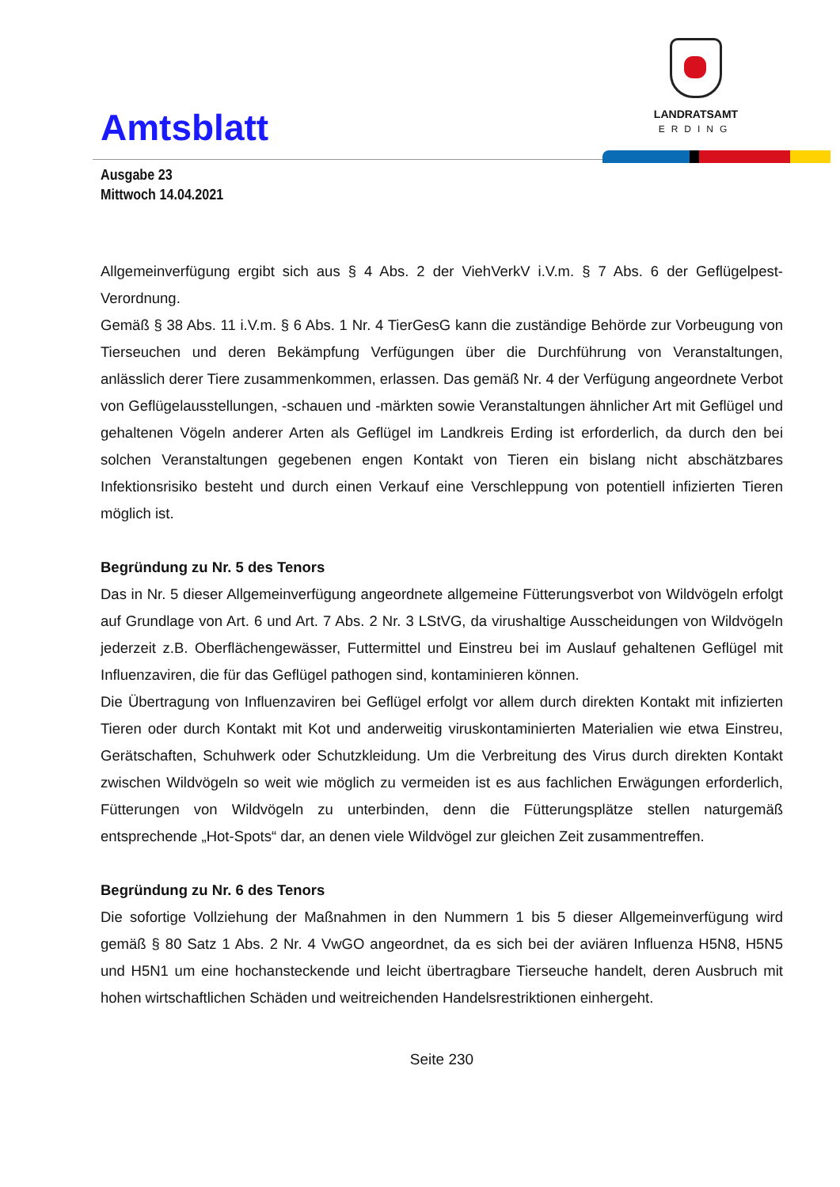Amtsblatt
LANDRATSAMT
ERDING
Ausgabe 23
Mittwoch 14.04.2021
Allgemeinverfügung ergibt sich aus § 4 Abs. 2 der ViehVerkV i.V.m. § 7 Abs. 6 der Geflügelpest-Verordnung.
Gemäß § 38 Abs. 11 i.V.m. § 6 Abs. 1 Nr. 4 TierGesG kann die zuständige Behörde zur Vorbeugung von Tierseuchen und deren Bekämpfung Verfügungen über die Durchführung von Veranstaltungen, anlässlich derer Tiere zusammenkommen, erlassen. Das gemäß Nr. 4 der Verfügung angeordnete Verbot von Geflügelausstellungen, -schauen und -märkten sowie Veranstaltungen ähnlicher Art mit Geflügel und gehaltenen Vögeln anderer Arten als Geflügel im Landkreis Erding ist erforderlich, da durch den bei solchen Veranstaltungen gegebenen engen Kontakt von Tieren ein bislang nicht abschätzbares Infektionsrisiko besteht und durch einen Verkauf eine Verschleppung von potentiell infizierten Tieren möglich ist.
Begründung zu Nr. 5 des Tenors
Das in Nr. 5 dieser Allgemeinverfügung angeordnete allgemeine Fütterungsverbot von Wildvögeln erfolgt auf Grundlage von Art. 6 und Art. 7 Abs. 2 Nr. 3 LStVG, da virushaltige Ausscheidungen von Wildvögeln jederzeit z.B. Oberflächengewässer, Futtermittel und Einstreu bei im Auslauf gehaltenen Geflügel mit Influenzaviren, die für das Geflügel pathogen sind, kontaminieren können.
Die Übertragung von Influenzaviren bei Geflügel erfolgt vor allem durch direkten Kontakt mit infizierten Tieren oder durch Kontakt mit Kot und anderweitig viruskontaminierten Materialien wie etwa Einstreu, Gerätschaften, Schuhwerk oder Schutzkleidung. Um die Verbreitung des Virus durch direkten Kontakt zwischen Wildvögeln so weit wie möglich zu vermeiden ist es aus fachlichen Erwägungen erforderlich, Fütterungen von Wildvögeln zu unterbinden, denn die Fütterungsplätze stellen naturgemäß entsprechende „Hot-Spots“ dar, an denen viele Wildvögel zur gleichen Zeit zusammentreffen.
Begründung zu Nr. 6 des Tenors
Die sofortige Vollziehung der Maßnahmen in den Nummern 1 bis 5 dieser Allgemeinverfügung wird gemäß § 80 Satz 1 Abs. 2 Nr. 4 VwGO angeordnet, da es sich bei der aviären Influenza H5N8, H5N5 und H5N1 um eine hochansteckende und leicht übertragbare Tierseuche handelt, deren Ausbruch mit hohen wirtschaftlichen Schäden und weitreichenden Handelsrestriktionen einhergeht.
Seite 230